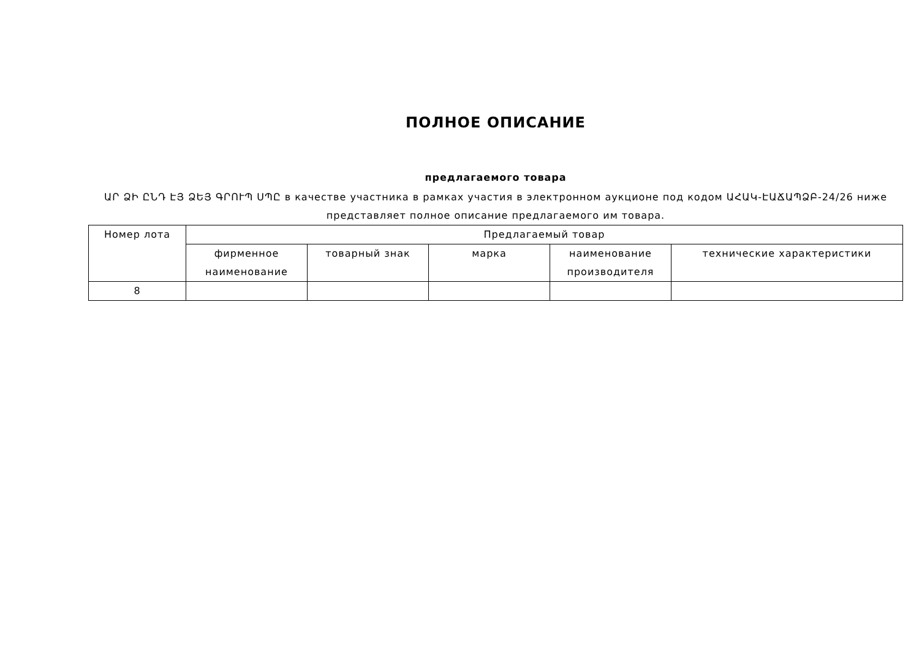ПОЛНОЕ ОПИСАНИЕ
предлагаемого товара
ԱՐ ՁԻ ԸՆԴ ԷՅ ՁԵՅ ԳՐՈՒՊ ՍՊԸ в качестве участника в рамках участия в электронном аукционе под кодом ԱՀԱԿ-ԷԱՃԱՊՁԲ-24/26 ниже представляет полное описание предлагаемого им товара.
| Номер лота | Предлагаемый товар | | | | |
| --- | --- | --- | --- | --- | --- |
| | фирменное наименование | товарный знак | марка | наименование производителя | технические характеристики |
| 8 | | | | | |